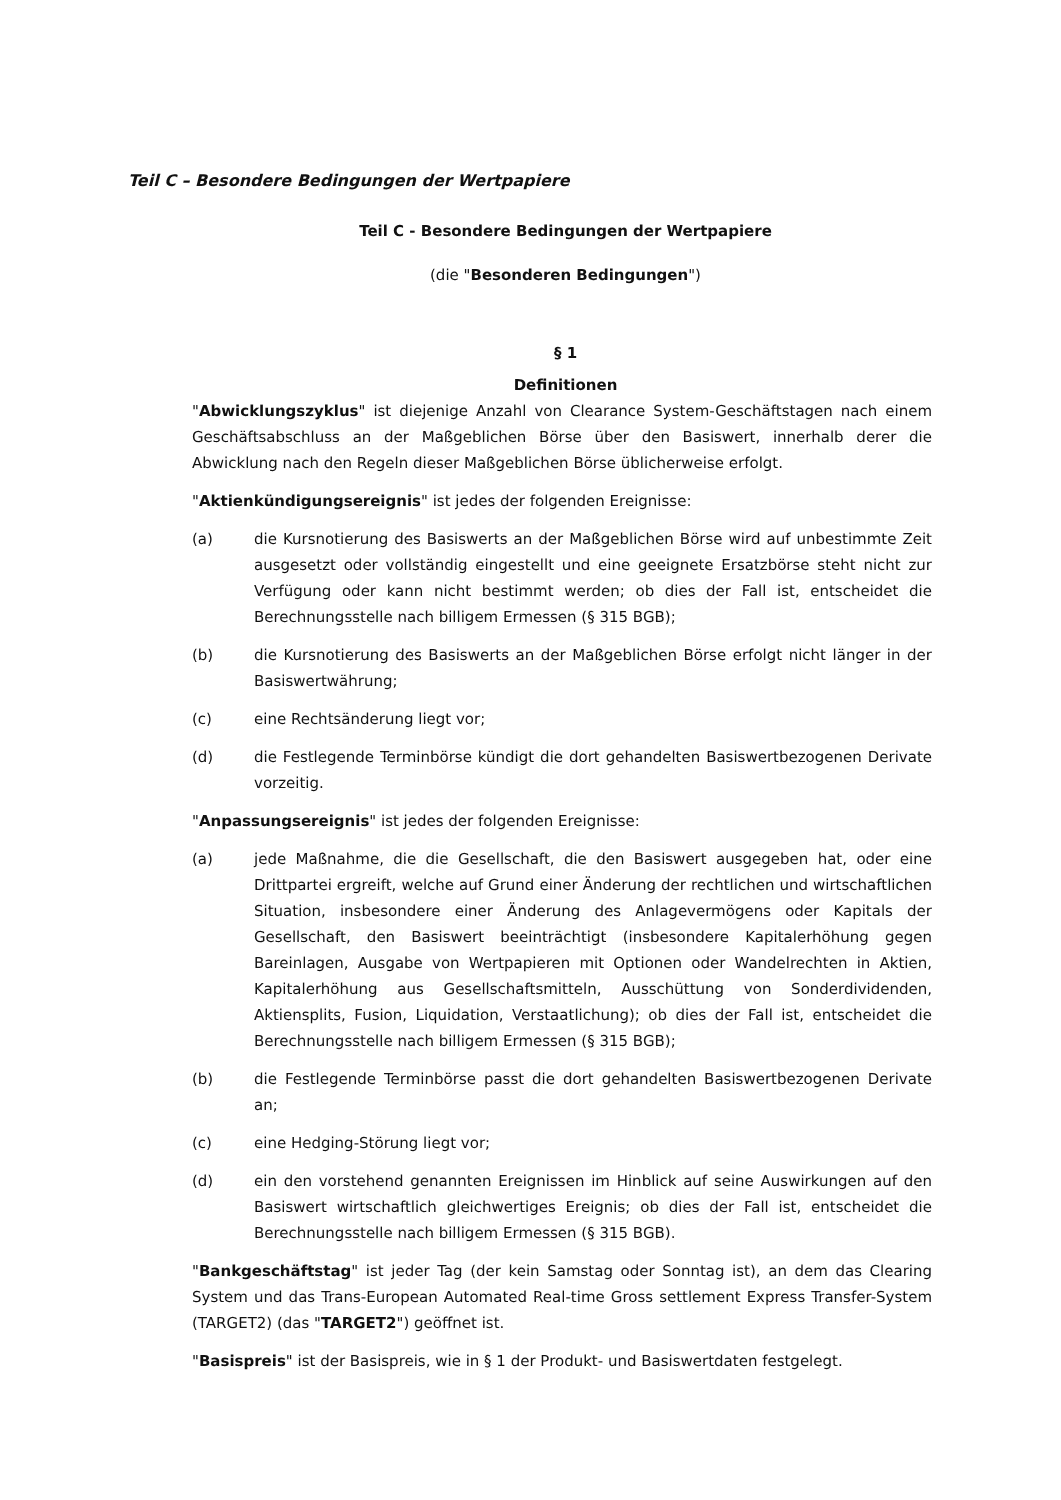Teil C – Besondere Bedingungen der Wertpapiere
Teil C - Besondere Bedingungen der Wertpapiere
(die "Besonderen Bedingungen")
§ 1
Definitionen
"Abwicklungszyklus" ist diejenige Anzahl von Clearance System-Geschäftstagen nach einem Geschäftsabschluss an der Maßgeblichen Börse über den Basiswert, innerhalb derer die Abwicklung nach den Regeln dieser Maßgeblichen Börse üblicherweise erfolgt.
"Aktienkündigungsereignis" ist jedes der folgenden Ereignisse:
(a) die Kursnotierung des Basiswerts an der Maßgeblichen Börse wird auf unbestimmte Zeit ausgesetzt oder vollständig eingestellt und eine geeignete Ersatzbörse steht nicht zur Verfügung oder kann nicht bestimmt werden; ob dies der Fall ist, entscheidet die Berechnungsstelle nach billigem Ermessen (§ 315 BGB);
(b) die Kursnotierung des Basiswerts an der Maßgeblichen Börse erfolgt nicht länger in der Basiswertwährung;
(c) eine Rechtsänderung liegt vor;
(d) die Festlegende Terminbörse kündigt die dort gehandelten Basiswertbezogenen Derivate vorzeitig.
"Anpassungsereignis" ist jedes der folgenden Ereignisse:
(a) jede Maßnahme, die die Gesellschaft, die den Basiswert ausgegeben hat, oder eine Drittpartei ergreift, welche auf Grund einer Änderung der rechtlichen und wirtschaftlichen Situation, insbesondere einer Änderung des Anlagevermögens oder Kapitals der Gesellschaft, den Basiswert beeinträchtigt (insbesondere Kapitalerhöhung gegen Bareinlagen, Ausgabe von Wertpapieren mit Optionen oder Wandelrechten in Aktien, Kapitalerhöhung aus Gesellschaftsmitteln, Ausschüttung von Sonderdividenden, Aktiensplits, Fusion, Liquidation, Verstaatlichung); ob dies der Fall ist, entscheidet die Berechnungsstelle nach billigem Ermessen (§ 315 BGB);
(b) die Festlegende Terminbörse passt die dort gehandelten Basiswertbezogenen Derivate an;
(c) eine Hedging-Störung liegt vor;
(d) ein den vorstehend genannten Ereignissen im Hinblick auf seine Auswirkungen auf den Basiswert wirtschaftlich gleichwertiges Ereignis; ob dies der Fall ist, entscheidet die Berechnungsstelle nach billigem Ermessen (§ 315 BGB).
"Bankgeschäftstag" ist jeder Tag (der kein Samstag oder Sonntag ist), an dem das Clearing System und das Trans-European Automated Real-time Gross settlement Express Transfer-System (TARGET2) (das "TARGET2") geöffnet ist.
"Basispreis" ist der Basispreis, wie in § 1 der Produkt- und Basiswertdaten festgelegt.